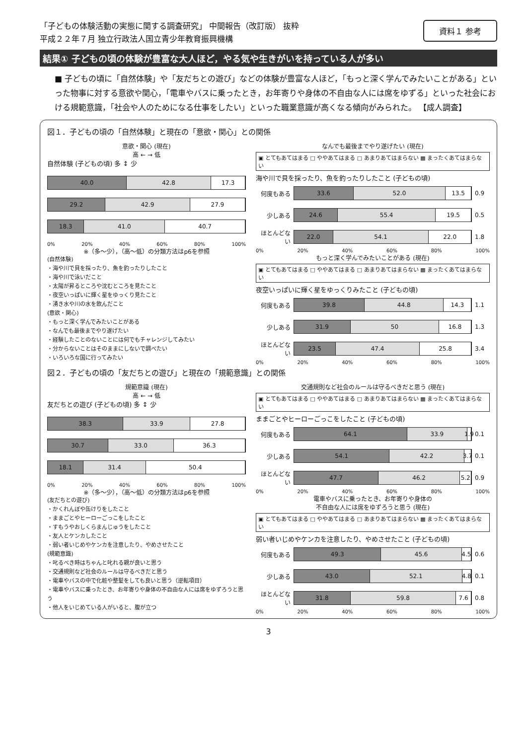「子どもの体験活動の実態に関する調査研究」 中間報告（改訂版） 抜粋
平成２２年７月 独立行政法人国立青少年教育振興機構
資料１ 参考
結果① 子どもの頃の体験が豊富な大人ほど，やる気や生きがいを持っている人が多い
■ 子どもの頃に「自然体験」や「友だちとの遊び」などの体験が豊富な人ほど，「もっと深く学んでみたいことがある」といった物事に対する意欲や関心，「電車やバスに乗ったとき，お年寄りや身体の不自由な人には席をゆずる」といった社会における規範意識，「社会や人のためになる仕事をしたい」といった職業意識が高くなる傾向がみられた。 【成人調査】
図１．子どもの頃の「自然体験」と現在の「意欲・関心」との関係
意欲・関心 (現在)
高 ← → 低
自然体験 (子どもの頃) 多 ↕ 少
40.0 42.8 17.3
29.2 42.9 27.9
18.3 41.0 40.7
0% 20% 40% 60% 80% 100%
※（多～少），（高～低）の分類方法はp6を参照
(自然体験)
・海や川で貝を採ったり、魚を釣ったりしたこと
・海や川で泳いだこと
・太陽が昇るところや沈むところを見たこと
・夜空いっぱいに輝く星をゆっくり見たこと
・湧き水や川の水を飲んだこと
(意欲・関心)
・もっと深く学んでみたいことがある
・なんでも最後までやり遂げたい
・経験したことのないことには何でもチャレンジしてみたい
・分からないことはそのままにしないで調べたい
・いろいろな国に行ってみたい
なんでも最後までやり遂げたい (現在)
▣ とてもあてはまる □ ややあてはまる □ あまりあてはまらない ▩ まったくあてはまらない
海や川で貝を採ったり、魚を釣ったりしたこと (子どもの頃)
何度もある
33.6 52.0 13.5
0.9
少しある
24.6 55.4 19.5
0.5
ほとんどない
22.0 54.1 22.0
1.8
0% 20% 40% 60% 80% 100%
もっと深く学んでみたいことがある (現在)
▣ とてもあてはまる □ ややあてはまる □ あまりあてはまらない ▩ まったくあてはまらない
夜空いっぱいに輝く星をゆっくりみたこと (子どもの頃)
何度もある
39.8 44.8 14.3
1.1
少しある
31.9 50 16.8
1.3
ほとんどない
23.5 47.4 25.8
3.4
0% 20% 40% 60% 80% 100%
図２．子どもの頃の「友だちとの遊び」と現在の「規範意識」との関係
規範意識 (現在)
高 ← → 低
友だちとの遊び (子どもの頃) 多 ↕ 少
38.3 33.9 27.8
30.7 33.0 36.3
18.1 31.4 50.4
0% 20% 40% 60% 80% 100%
※（多～少），（高～低）の分類方法はp6を参照
(友だちとの遊び)
・かくれんぼや缶けりをしたこと
・ままごとやヒーローごっこをしたこと
・すもうやおしくらまんじゅうをしたこと
・友人とケンカしたこと
・弱い者いじめやケンカを注意したり、やめさせたこと
(規範意識)
・叱るべき時はちゃんと叱れる親が良いと思う
・交通規則など社会のルールは守るべきだと思う
・電車やバスの中で化粧や整髪をしても良いと思う（逆転項目）
・電車やバスに乗ったとき、お年寄りや身体の不自由な人には席をゆずろうと思う
・他人をいじめている人がいると、腹が立つ
交通規則など社会のルールは守るべきだと思う (現在)
▣ とてもあてはまる □ ややあてはまる □ あまりあてはまらない ▩ まったくあてはまらない
ままごとやヒーローごっこをしたこと (子どもの頃)
何度もある
64.1 33.9 1.9
0.1
少しある
54.1 42.2 3.7
0.1
ほとんどない
47.7 46.2 5.2
0.9
0% 20% 40% 60% 80% 100%
電車やバスに乗ったとき、お年寄りや身体の
不自由な人には席をゆずろうと思う (現在)
▣ とてもあてはまる □ ややあてはまる □ あまりあてはまらない ▩ まったくあてはまらない
弱い者いじめやケンカを注意したり、やめさせたこと (子どもの頃)
何度もある
49.3 45.6 4.5
0.6
少しある
43.0 52.1 4.8
0.1
ほとんどない
31.8 59.8 7.6
0.8
0% 20% 40% 60% 80% 100%
3